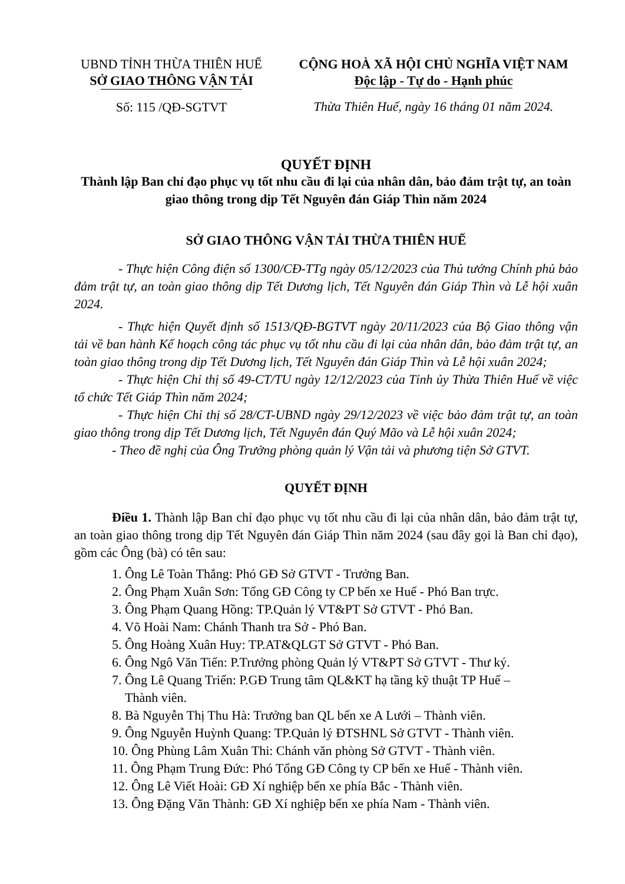UBND TỈNH THỪA THIÊN HUẾ
SỞ GIAO THÔNG VẬN TẢI
Số: 115 /QĐ-SGTVT
CỘNG HOÀ XÃ HỘI CHỦ NGHĨA VIỆT NAM
Độc lập - Tự do - Hạnh phúc
Thừa Thiên Huế, ngày 16 tháng 01 năm 2024.
QUYẾT ĐỊNH
Thành lập Ban chỉ đạo phục vụ tốt nhu cầu đi lại của nhân dân, bảo đảm trật tự, an toàn giao thông trong dịp Tết Nguyên đán Giáp Thìn năm 2024
SỞ GIAO THÔNG VẬN TẢI THỪA THIÊN HUẾ
- Thực hiện Công điện số 1300/CĐ-TTg ngày 05/12/2023 của Thủ tướng Chính phủ bảo đảm trật tự, an toàn giao thông dịp Tết Dương lịch, Tết Nguyên đán Giáp Thìn và Lễ hội xuân 2024.
- Thực hiện Quyết định số 1513/QĐ-BGTVT ngày 20/11/2023 của Bộ Giao thông vận tải về ban hành Kế hoạch công tác phục vụ tốt nhu cầu đi lại của nhân dân, bảo đảm trật tự, an toàn giao thông trong dịp Tết Dương lịch, Tết Nguyên đán Giáp Thìn và Lễ hội xuân 2024;
- Thực hiện Chỉ thị số 49-CT/TU ngày 12/12/2023 của Tỉnh ủy Thừa Thiên Huế về việc tổ chức Tết Giáp Thìn năm 2024;
- Thực hiện Chỉ thị số 28/CT-UBND ngày 29/12/2023 về việc bảo đảm trật tự, an toàn giao thông trong dịp Tết Dương lịch, Tết Nguyên đán Quý Mão và Lễ hội xuân 2024;
- Theo đề nghị của Ông Trưởng phòng quản lý Vận tải và phương tiện Sở GTVT.
QUYẾT ĐỊNH
Điều 1. Thành lập Ban chỉ đạo phục vụ tốt nhu cầu đi lại của nhân dân, bảo đảm trật tự, an toàn giao thông trong dịp Tết Nguyên đán Giáp Thìn năm 2024 (sau đây gọi là Ban chỉ đạo), gồm các Ông (bà) có tên sau:
1. Ông Lê Toàn Thắng: Phó GĐ Sở GTVT - Trưởng Ban.
2. Ông Phạm Xuân Sơn: Tổng GĐ Công ty CP bến xe Huế - Phó Ban trực.
3. Ông Phạm Quang Hồng: TP.Quản lý VT&PT Sở GTVT - Phó Ban.
4. Võ Hoài Nam: Chánh Thanh tra Sở - Phó Ban.
5. Ông Hoàng Xuân Huy: TP.AT&QLGT Sở GTVT - Phó Ban.
6. Ông Ngô Văn Tiến: P.Trưởng phòng Quản lý VT&PT Sở GTVT - Thư ký.
7. Ông Lê Quang Triển: P.GĐ Trung tâm QL&KT hạ tầng kỹ thuật TP Huế –
Thành viên.
8. Bà Nguyễn Thị Thu Hà: Trưởng ban QL bến xe A Lưới – Thành viên.
9. Ông Nguyễn Huỳnh Quang: TP.Quản lý ĐTSHNL Sở GTVT - Thành viên.
10. Ông Phùng Lâm Xuân Thi: Chánh văn phòng Sở GTVT - Thành viên.
11. Ông Phạm Trung Đức: Phó Tổng GĐ Công ty CP bến xe Huế - Thành viên.
12. Ông Lê Viết Hoài: GĐ Xí nghiệp bến xe phía Bắc - Thành viên.
13. Ông Đặng Văn Thành: GĐ Xí nghiệp bến xe phía Nam - Thành viên.